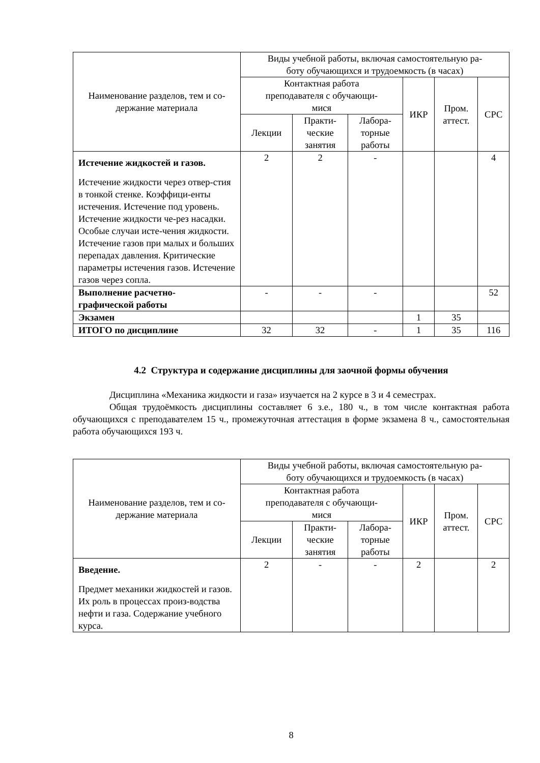| Наименование разделов, тем и со- держание материала | Виды учебной работы, включая самостоятельную ра- боту обучающихся и трудоемкость (в часах) | | | | | |
| --- | --- | --- | --- | --- | --- | --- |
| | Контактная работа преподавателя с обучающи- мися | | | ИКР | Пром. аттест. | СРС |
| | Лекции | Практи- ческие занятия | Лабора- торные работы | | | |
| Истечение жидкостей и газов. Истечение жидкости через отвер-стия в тонкой стенке. Коэффици-енты истечения. Истечение под уровень. Истечение жидкости че-рез насадки. Особые случаи исте-чения жидкости. Истечение газов при малых и больших перепадах давления. Критические параметры истечения газов. Истечение газов через сопла. | 2 | 2 | - | | | 4 |
| Выполнение расчетно- графической работы | - | - | - | | | 52 |
| Экзамен | | | | 1 | 35 | |
| ИТОГО по дисциплине | 32 | 32 | - | 1 | 35 | 116 |
4.2 Структура и содержание дисциплины для заочной формы обучения
Дисциплина «Механика жидкости и газа» изучается на 2 курсе в 3 и 4 семестрах.
Общая трудоёмкость дисциплины составляет 6 з.е., 180 ч., в том числе контактная работа обучающихся с преподавателем 15 ч., промежуточная аттестация в форме экзамена 8 ч., самостоятельная работа обучающихся 193 ч.
| Наименование разделов, тем и со- держание материала | Виды учебной работы, включая самостоятельную ра- боту обучающихся и трудоемкость (в часах) | | | | | |
| --- | --- | --- | --- | --- | --- | --- |
| | Контактная работа преподавателя с обучающи- мися | | | ИКР | Пром. аттест. | СРС |
| | Лекции | Практи- ческие занятия | Лабора- торные работы | | | |
| Введение. Предмет механики жидкостей и газов. Их роль в процессах произ-водства нефти и газа. Содержание учебного курса. | 2 | - | - | 2 | | 2 |
8